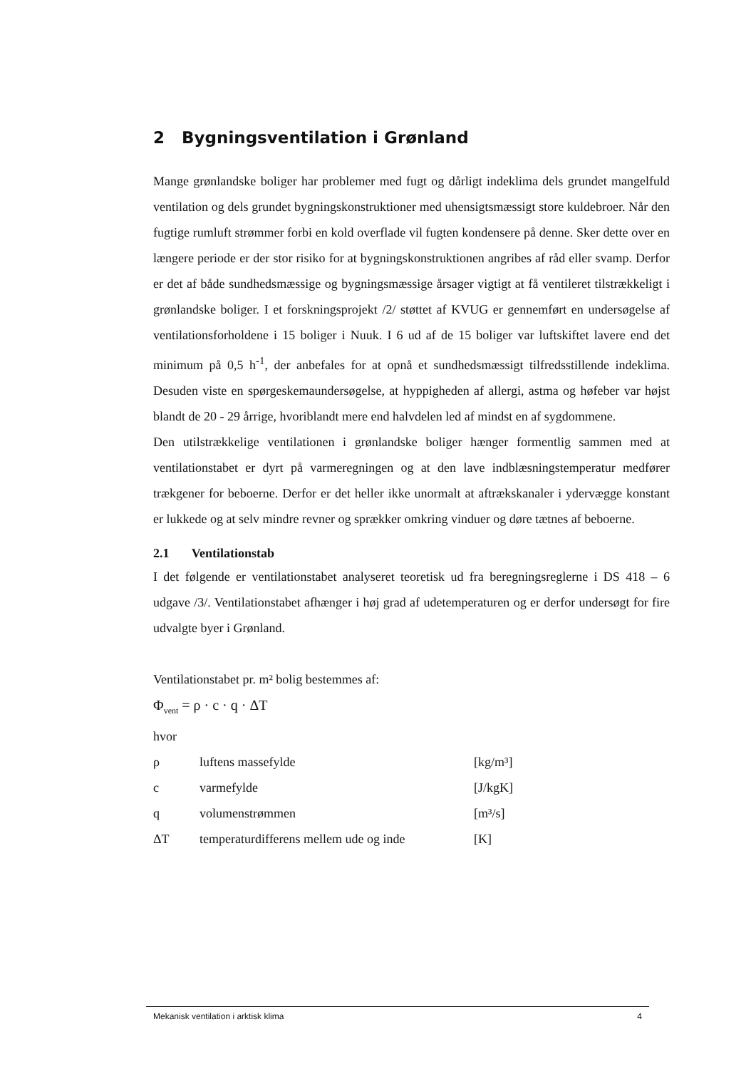2 Bygningsventilation i Grønland
Mange grønlandske boliger har problemer med fugt og dårligt indeklima dels grundet mangelfuld ventilation og dels grundet bygningskonstruktioner med uhensigtsmæssigt store kuldebroer. Når den fugtige rumluft strømmer forbi en kold overflade vil fugten kondensere på denne. Sker dette over en længere periode er der stor risiko for at bygningskonstruktionen angribes af råd eller svamp. Derfor er det af både sundhedsmæssige og bygningsmæssige årsager vigtigt at få ventileret tilstrækkeligt i grønlandske boliger. I et forskningsprojekt /2/ støttet af KVUG er gennemført en undersøgelse af ventilationsforholdene i 15 boliger i Nuuk. I 6 ud af de 15 boliger var luftskiftet lavere end det minimum på 0,5 h<sup>-1</sup>, der anbefales for at opnå et sundhedsmæssigt tilfredsstillende indeklima. Desuden viste en spørgeskemaundersøgelse, at hyppigheden af allergi, astma og høfeber var højst blandt de 20 - 29 årrige, hvoriblandt mere end halvdelen led af mindst en af sygdommene.
Den utilstrækkelige ventilationen i grønlandske boliger hænger formentlig sammen med at ventilationstabet er dyrt på varmeregningen og at den lave indblæsningstemperatur medfører trækgener for beboerne. Derfor er det heller ikke unormalt at aftrækskanaler i ydervægge konstant er lukkede og at selv mindre revner og sprækker omkring vinduer og døre tætnes af beboerne.
2.1 Ventilationstab
I det følgende er ventilationstabet analyseret teoretisk ud fra beregningsreglerne i DS 418 – 6 udgave /3/. Ventilationstabet afhænger i høj grad af udetemperaturen og er derfor undersøgt for fire udvalgte byer i Grønland.
Ventilationstabet pr. m² bolig bestemmes af:
Φ<sub>vent</sub> = ρ · c · q · ΔT
hvor
| ρ | luftens massefylde | [kg/m³] |
| c | varmefylde | [J/kgK] |
| q | volumenstrømmen | [m³/s] |
| ΔT | temperaturdifferens mellem ude og inde | [K] |
Mekanisk ventilation i arktisk klima 4